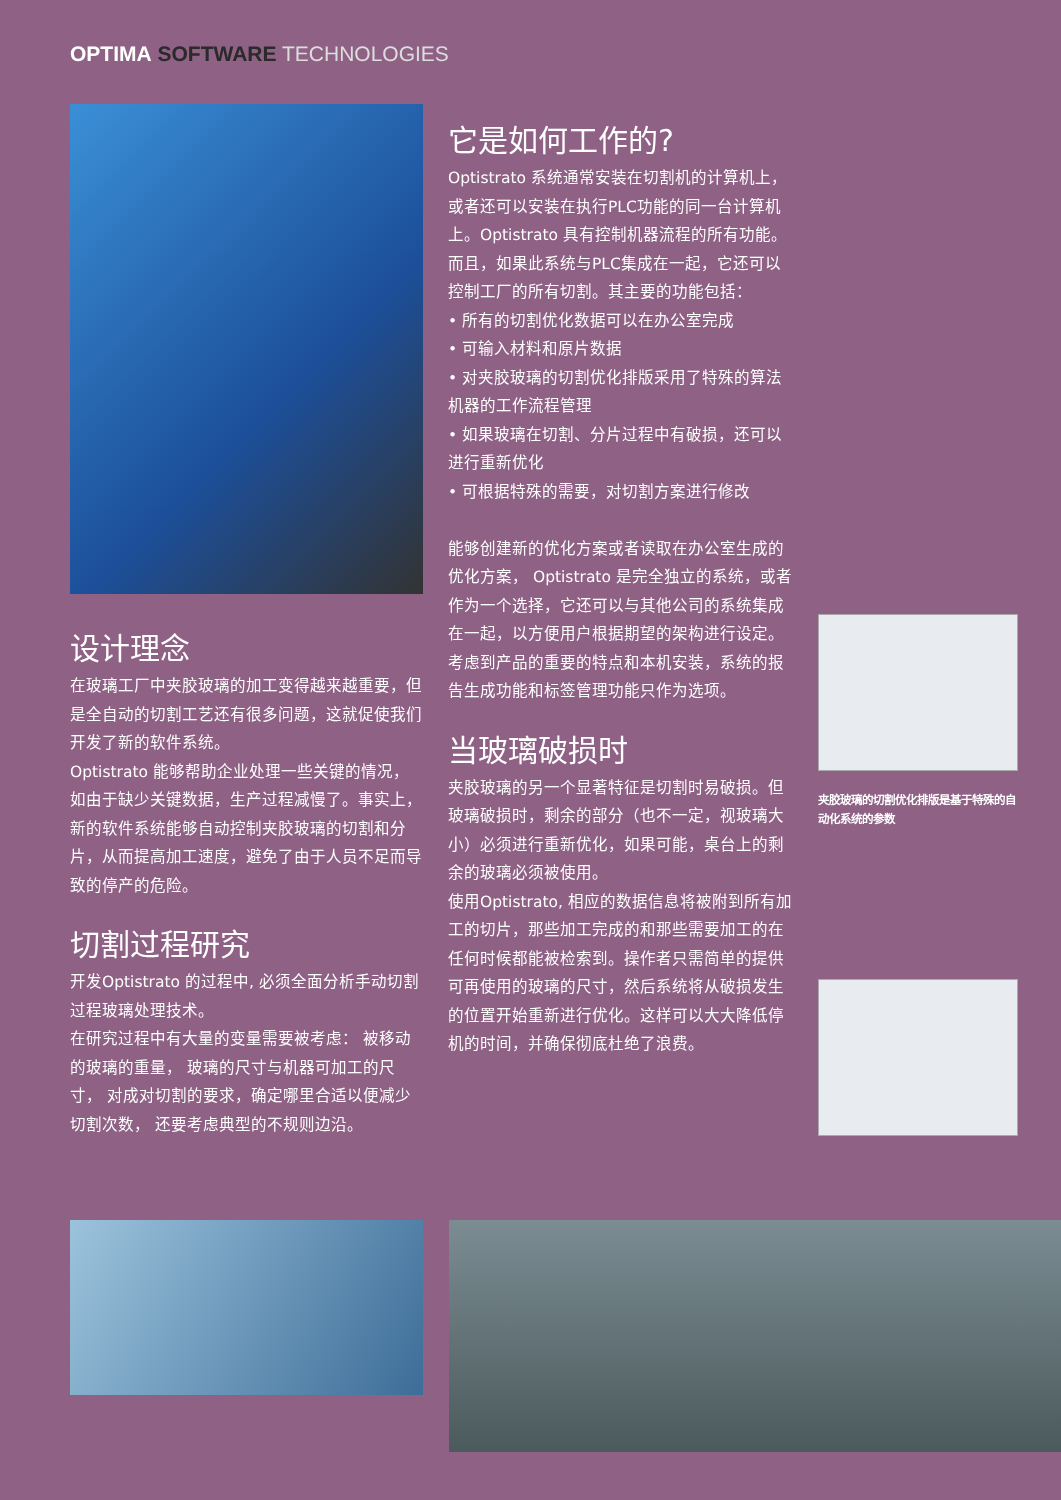OPTIMA SOFTWARE TECHNOLOGIES
设计理念
在玻璃工厂中夹胶玻璃的加工变得越来越重要，但是全自动的切割工艺还有很多问题，这就促使我们开发了新的软件系统。
Optistrato 能够帮助企业处理一些关键的情况，如由于缺少关键数据，生产过程减慢了。事实上，新的软件系统能够自动控制夹胶玻璃的切割和分片，从而提高加工速度，避免了由于人员不足而导致的停产的危险。
切割过程研究
开发Optistrato 的过程中, 必须全面分析手动切割过程玻璃处理技术。
在研究过程中有大量的变量需要被考虑： 被移动的玻璃的重量， 玻璃的尺寸与机器可加工的尺寸， 对成对切割的要求，确定哪里合适以便减少切割次数， 还要考虑典型的不规则边沿。
它是如何工作的?
Optistrato 系统通常安装在切割机的计算机上，或者还可以安装在执行PLC功能的同一台计算机上。Optistrato 具有控制机器流程的所有功能。而且，如果此系统与PLC集成在一起，它还可以控制工厂的所有切割。其主要的功能包括：
• 所有的切割优化数据可以在办公室完成
• 可输入材料和原片数据
• 对夹胶玻璃的切割优化排版采用了特殊的算法 机器的工作流程管理
• 如果玻璃在切割、分片过程中有破损，还可以进行重新优化
• 可根据特殊的需要，对切割方案进行修改
能够创建新的优化方案或者读取在办公室生成的优化方案， Optistrato 是完全独立的系统，或者作为一个选择，它还可以与其他公司的系统集成在一起，以方便用户根据期望的架构进行设定。
考虑到产品的重要的特点和本机安装，系统的报告生成功能和标签管理功能只作为选项。
当玻璃破损时
夹胶玻璃的另一个显著特征是切割时易破损。但玻璃破损时，剩余的部分（也不一定，视玻璃大小）必须进行重新优化，如果可能，桌台上的剩余的玻璃必须被使用。
使用Optistrato, 相应的数据信息将被附到所有加工的切片，那些加工完成的和那些需要加工的在任何时候都能被检索到。操作者只需简单的提供可再使用的玻璃的尺寸，然后系统将从破损发生的位置开始重新进行优化。这样可以大大降低停机的时间，并确保彻底杜绝了浪费。
夹胶玻璃的切割优化排版是基于特殊的自动化系统的参数